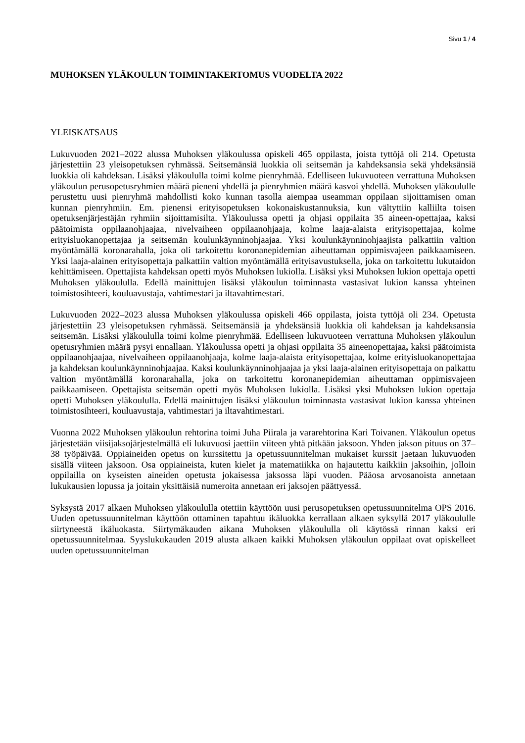Sivu 1 / 4
MUHOKSEN YLÄKOULUN TOIMINTAKERTOMUS VUODELTA 2022
YLEISKATSAUS
Lukuvuoden 2021–2022 alussa Muhoksen yläkoulussa opiskeli 465 oppilasta, joista tyttöjä oli 214. Opetusta järjestettiin 23 yleisopetuksen ryhmässä. Seitsemänsiä luokkia oli seitsemän ja kahdeksansia sekä yhdeksänsiä luokkia oli kahdeksan. Lisäksi yläkoululla toimi kolme pienryhmää. Edelliseen lukuvuoteen verrattuna Muhoksen yläkoulun perusopetusryhmien määrä pieneni yhdellä ja pienryhmien määrä kasvoi yhdellä. Muhoksen yläkoululle perustettu uusi pienryhmä mahdollisti koko kunnan tasolla aiempaa useamman oppilaan sijoittamisen oman kunnan pienryhmiin. Em. pienensi erityisopetuksen kokonaiskustannuksia, kun vältyttiin kalliilta toisen opetuksenjärjestäjän ryhmiin sijoittamisilta. Yläkoulussa opetti ja ohjasi oppilaita 35 aineen-opettajaa, kaksi päätoimista oppilaanohjaajaa, nivelvaiheen oppilaanohjaaja, kolme laaja-alaista erityisopettajaa, kolme erityisluokanopettajaa ja seitsemän koulunkäynninohjaajaa. Yksi koulunkäynninohjaajista palkattiin valtion myöntämällä koronarahalla, joka oli tarkoitettu koronanepidemian aiheuttaman oppimisvajeen paikkaamiseen. Yksi laaja-alainen erityisopettaja palkattiin valtion myöntämällä erityisavustuksella, joka on tarkoitettu lukutaidon kehittämiseen. Opettajista kahdeksan opetti myös Muhoksen lukiolla. Lisäksi yksi Muhoksen lukion opettaja opetti Muhoksen yläkoululla. Edellä mainittujen lisäksi yläkoulun toiminnasta vastasivat lukion kanssa yhteinen toimistosihteeri, kouluavustaja, vahtimestari ja iltavahtimestari.
Lukuvuoden 2022–2023 alussa Muhoksen yläkoulussa opiskeli 466 oppilasta, joista tyttöjä oli 234. Opetusta järjestettiin 23 yleisopetuksen ryhmässä. Seitsemänsiä ja yhdeksänsiä luokkia oli kahdeksan ja kahdeksansia seitsemän. Lisäksi yläkoululla toimi kolme pienryhmää. Edelliseen lukuvuoteen verrattuna Muhoksen yläkoulun opetusryhmien määrä pysyi ennallaan. Yläkoulussa opetti ja ohjasi oppilaita 35 aineenopettajaa, kaksi päätoimista oppilaanohjaajaa, nivelvaiheen oppilaanohjaaja, kolme laaja-alaista erityisopettajaa, kolme erityisluokanopettajaa ja kahdeksan koulunkäynninohjaajaa. Kaksi koulunkäynninohjaajaa ja yksi laaja-alainen erityisopettaja on palkattu valtion myöntämällä koronarahalla, joka on tarkoitettu koronanepidemian aiheuttaman oppimisvajeen paikkaamiseen. Opettajista seitsemän opetti myös Muhoksen lukiolla. Lisäksi yksi Muhoksen lukion opettaja opetti Muhoksen yläkoululla. Edellä mainittujen lisäksi yläkoulun toiminnasta vastasivat lukion kanssa yhteinen toimistosihteeri, kouluavustaja, vahtimestari ja iltavahtimestari.
Vuonna 2022 Muhoksen yläkoulun rehtorina toimi Juha Piirala ja vararehtorina Kari Toivanen. Yläkoulun opetus järjestetään viisijaksojärjestelmällä eli lukuvuosi jaettiin viiteen yhtä pitkään jaksoon. Yhden jakson pituus on 37–38 työpäivää. Oppiaineiden opetus on kurssitettu ja opetussuunnitelman mukaiset kurssit jaetaan lukuvuoden sisällä viiteen jaksoon. Osa oppiaineista, kuten kielet ja matematiikka on hajautettu kaikkiin jaksoihin, jolloin oppilailla on kyseisten aineiden opetusta jokaisessa jaksossa läpi vuoden. Pääosa arvosanoista annetaan lukukausien lopussa ja joitain yksittäisiä numeroita annetaan eri jaksojen päättyessä.
Syksystä 2017 alkaen Muhoksen yläkoululla otettiin käyttöön uusi perusopetuksen opetussuunnitelma OPS 2016. Uuden opetussuunnitelman käyttöön ottaminen tapahtuu ikäluokka kerrallaan alkaen syksyllä 2017 yläkoululle siirtyneestä ikäluokasta. Siirtymäkauden aikana Muhoksen yläkoululla oli käytössä rinnan kaksi eri opetussuunnitelmaa. Syyslukukauden 2019 alusta alkaen kaikki Muhoksen yläkoulun oppilaat ovat opiskelleet uuden opetussuunnitelman